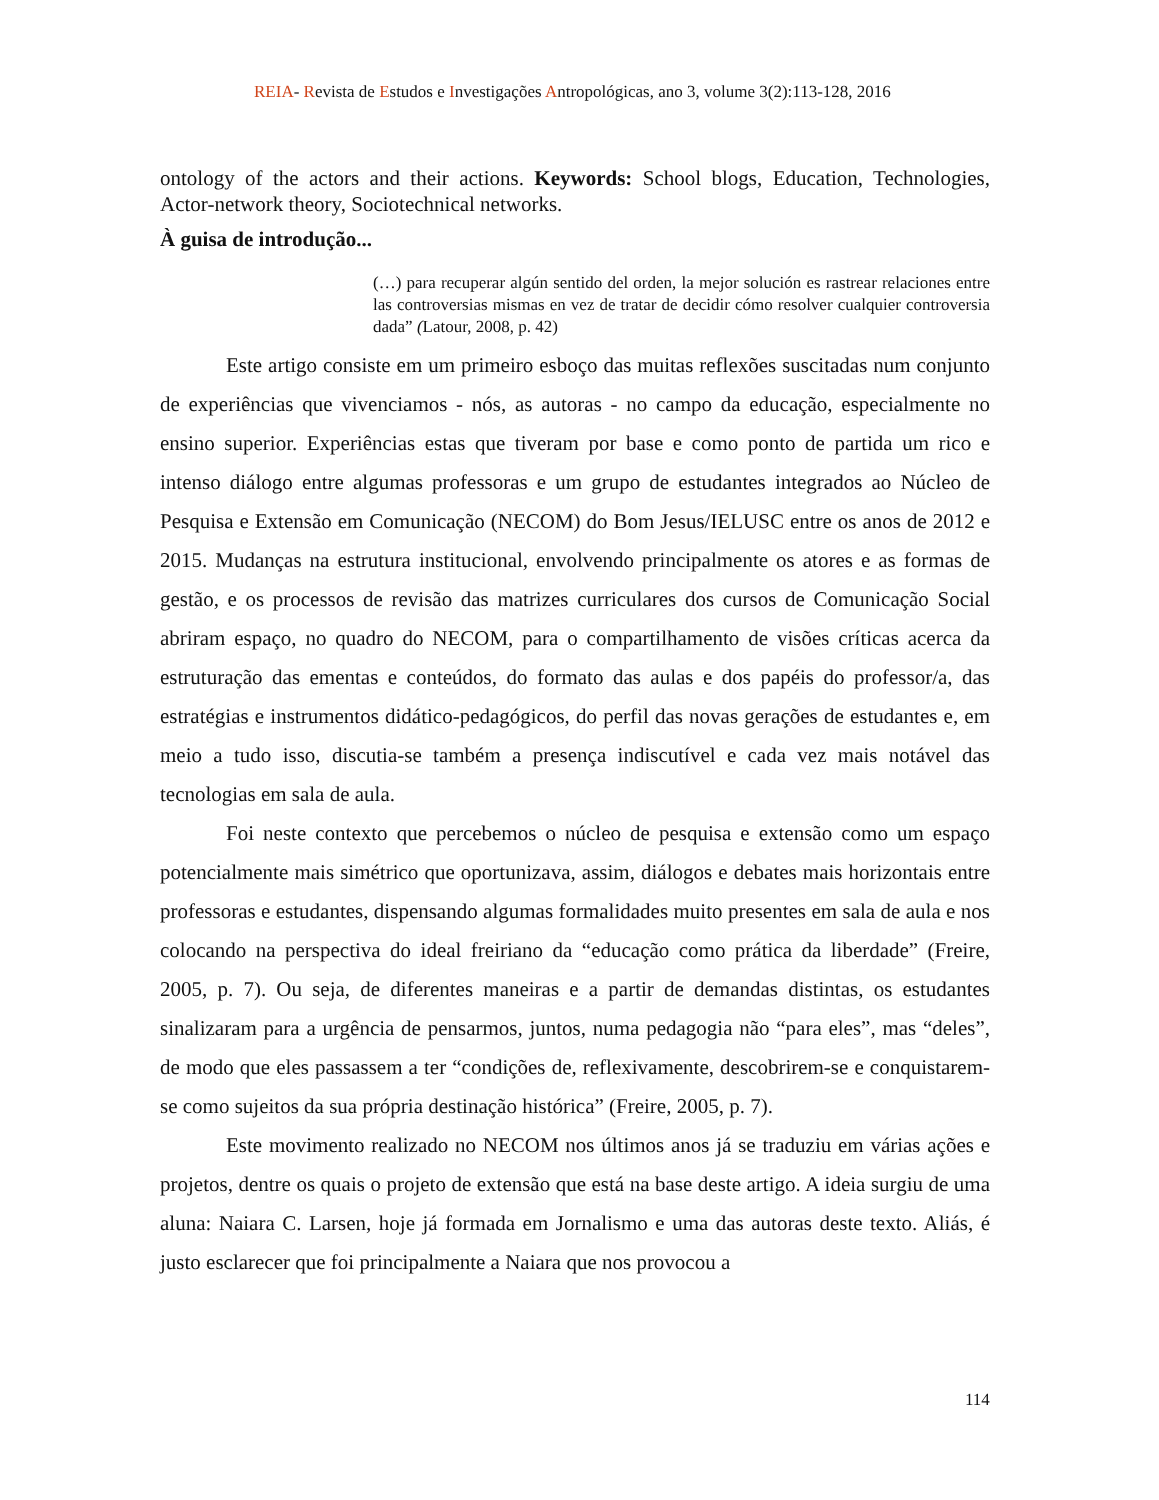REIA- Revista de Estudos e Investigações Antropológicas, ano 3, volume 3(2):113-128, 2016
ontology of the actors and their actions. Keywords: School blogs, Education, Technologies, Actor-network theory, Sociotechnical networks.
À guisa de introdução...
(…) para recuperar algún sentido del orden, la mejor solución es rastrear relaciones entre las controversias mismas en vez de tratar de decidir cómo resolver cualquier controversia dada” (Latour, 2008, p. 42)
Este artigo consiste em um primeiro esboço das muitas reflexões suscitadas num conjunto de experiências que vivenciamos - nós, as autoras - no campo da educação, especialmente no ensino superior. Experiências estas que tiveram por base e como ponto de partida um rico e intenso diálogo entre algumas professoras e um grupo de estudantes integrados ao Núcleo de Pesquisa e Extensão em Comunicação (NECOM) do Bom Jesus/IELUSC entre os anos de 2012 e 2015. Mudanças na estrutura institucional, envolvendo principalmente os atores e as formas de gestão, e os processos de revisão das matrizes curriculares dos cursos de Comunicação Social abriram espaço, no quadro do NECOM, para o compartilhamento de visões críticas acerca da estruturação das ementas e conteúdos, do formato das aulas e dos papéis do professor/a, das estratégias e instrumentos didático-pedagógicos, do perfil das novas gerações de estudantes e, em meio a tudo isso, discutia-se também a presença indiscutível e cada vez mais notável das tecnologias em sala de aula.
Foi neste contexto que percebemos o núcleo de pesquisa e extensão como um espaço potencialmente mais simétrico que oportunizava, assim, diálogos e debates mais horizontais entre professoras e estudantes, dispensando algumas formalidades muito presentes em sala de aula e nos colocando na perspectiva do ideal freiriano da “educação como prática da liberdade” (Freire, 2005, p. 7). Ou seja, de diferentes maneiras e a partir de demandas distintas, os estudantes sinalizaram para a urgência de pensarmos, juntos, numa pedagogia não “para eles”, mas “deles”, de modo que eles passassem a ter “condições de, reflexivamente, descobrirem-se e conquistarem-se como sujeitos da sua própria destinação histórica” (Freire, 2005, p. 7).
Este movimento realizado no NECOM nos últimos anos já se traduziu em várias ações e projetos, dentre os quais o projeto de extensão que está na base deste artigo. A ideia surgiu de uma aluna: Naiara C. Larsen, hoje já formada em Jornalismo e uma das autoras deste texto. Aliás, é justo esclarecer que foi principalmente a Naiara que nos provocou a
114